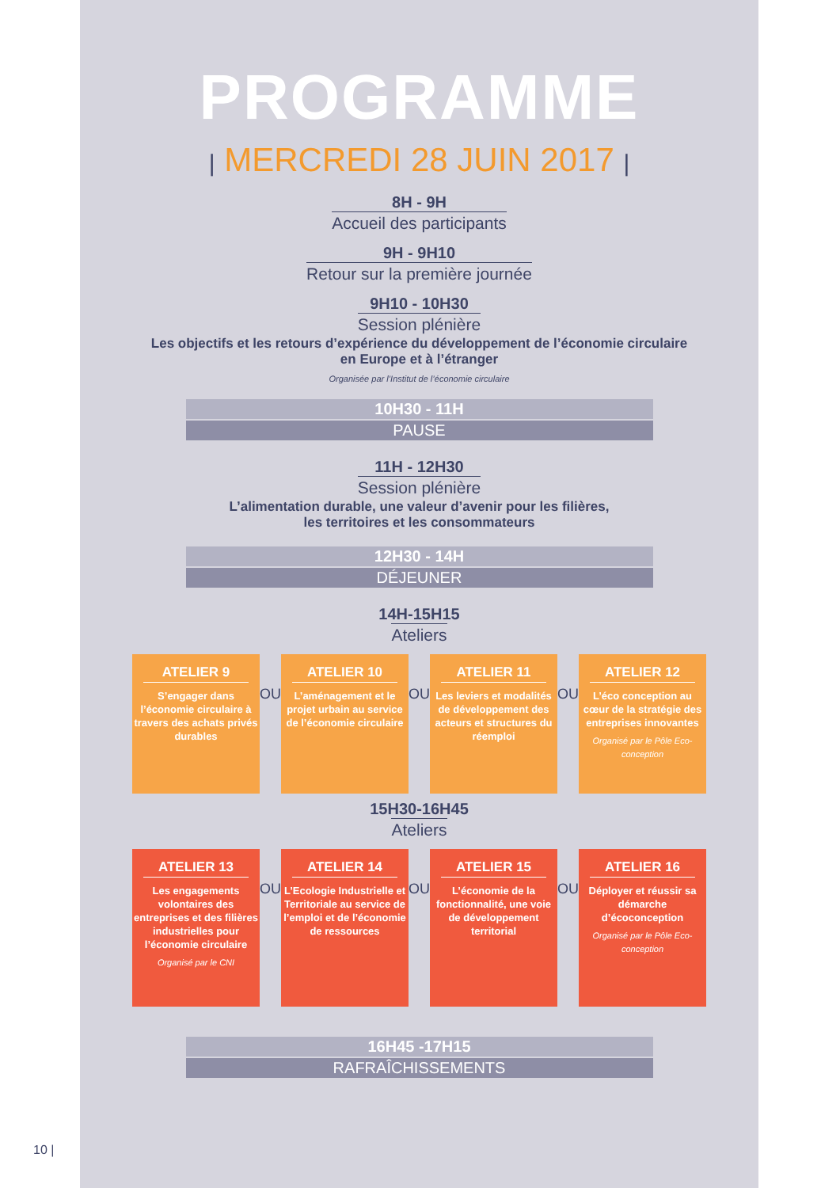PROGRAMME
| MERCREDI 28 JUIN 2017 |
8H - 9H
Accueil des participants
9H - 9H10
Retour sur la première journée
9H10 - 10H30
Session plénière
Les objectifs et les retours d’expérience du développement de l’économie circulaire
en Europe et à l’étranger
Organisée par l’Institut de l’économie circulaire
10H30 - 11H
PAUSE
11H - 12H30
Session plénière
L’alimentation durable, une valeur d’avenir pour les filières,
les territoires et les consommateurs
12H30 - 14H
DÉJEUNER
14H-15H15
Ateliers
ATELIER 9
S’engager dans l’économie circulaire à travers des achats privés durables
OU
ATELIER 10
L’aménagement et le projet urbain au service de l’économie circulaire
OU
ATELIER 11
Les leviers et modalités de développement des acteurs et structures du réemploi
OU
ATELIER 12
L’éco conception au cœur de la stratégie des entreprises innovantes
Organisé par le Pôle Eco-conception
15H30-16H45
Ateliers
ATELIER 13
Les engagements volontaires des entreprises et des filières industrielles pour l’économie circulaire
Organisé par le CNI
OU
ATELIER 14
L’Ecologie Industrielle et Territoriale au service de l’emploi et de l’économie de ressources
OU
ATELIER 15
L’économie de la fonctionnalité, une voie de développement territorial
OU
ATELIER 16
Déployer et réussir sa démarche d’écoconception
Organisé par le Pôle Eco-conception
16H45 -17H15
RAFRAÎCHISSEMENTS
10 |